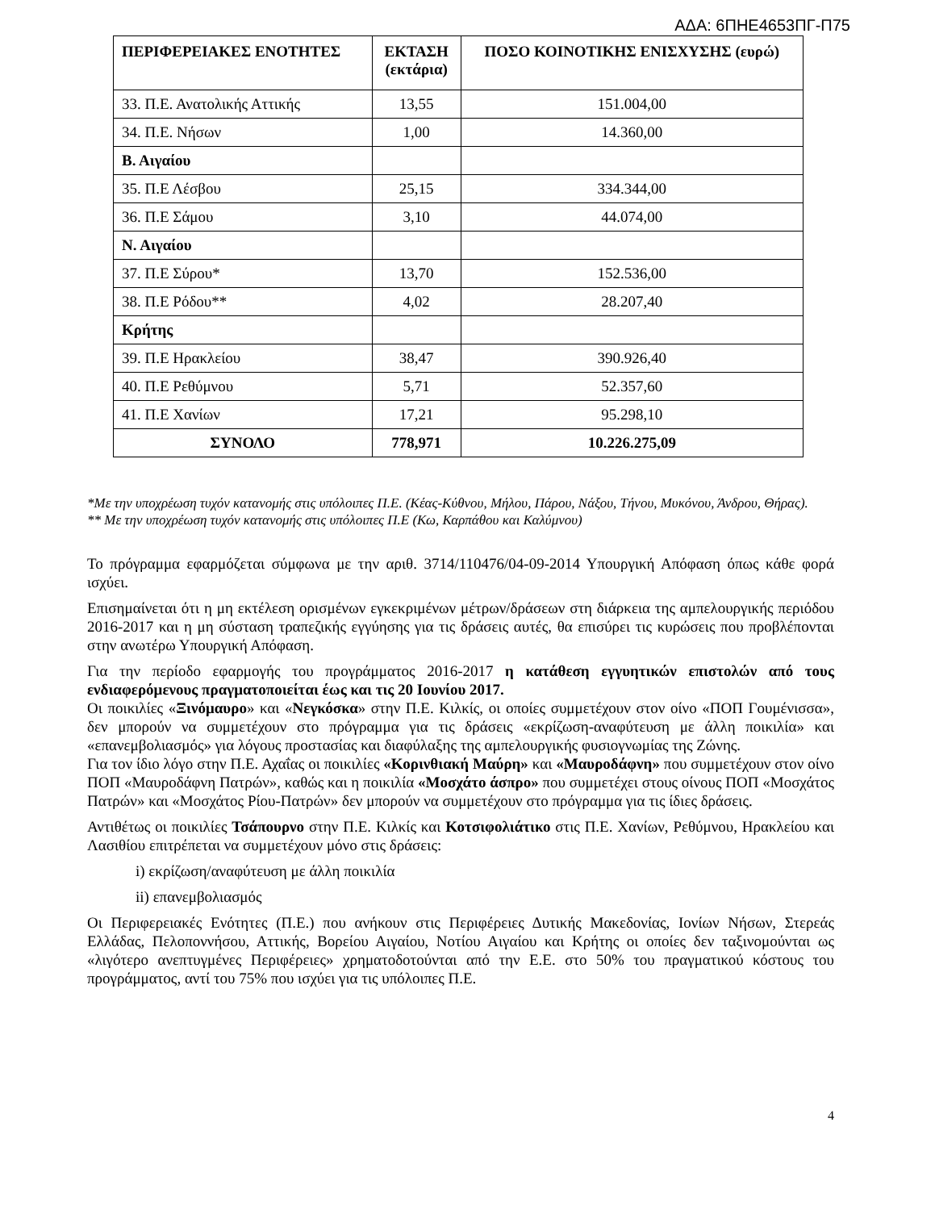ΑΔΑ: 6ΠΗΕ4653ΠΓ-Π75
| ΠΕΡΙΦΕΡΕΙΑΚΕΣ ΕΝΟΤΗΤΕΣ | ΕΚΤΑΣΗ (εκτάρια) | ΠΟΣΟ ΚΟΙΝΟΤΙΚΗΣ ΕΝΙΣΧΥΣΗΣ (ευρώ) |
| --- | --- | --- |
| 33. Π.Ε. Ανατολικής Αττικής | 13,55 | 151.004,00 |
| 34. Π.Ε. Νήσων | 1,00 | 14.360,00 |
| Β. Αιγαίου | | |
| 35. Π.Ε Λέσβου | 25,15 | 334.344,00 |
| 36. Π.Ε Σάμου | 3,10 | 44.074,00 |
| Ν. Αιγαίου | | |
| 37. Π.Ε Σύρου* | 13,70 | 152.536,00 |
| 38. Π.Ε Ρόδου** | 4,02 | 28.207,40 |
| Κρήτης | | |
| 39. Π.Ε Ηρακλείου | 38,47 | 390.926,40 |
| 40. Π.Ε Ρεθύμνου | 5,71 | 52.357,60 |
| 41. Π.Ε Χανίων | 17,21 | 95.298,10 |
| ΣΥΝΟΛΟ | 778,971 | 10.226.275,09 |
*Με την υποχρέωση τυχόν κατανομής στις υπόλοιπες Π.Ε. (Κέας-Κύθνου, Μήλου, Πάρου, Νάξου, Τήνου, Μυκόνου, Άνδρου, Θήρας).
** Με την υποχρέωση τυχόν κατανομής στις υπόλοιπες Π.Ε (Κω, Καρπάθου και Καλύμνου)
Το πρόγραμμα εφαρμόζεται σύμφωνα με την αριθ. 3714/110476/04-09-2014 Υπουργική Απόφαση όπως κάθε φορά ισχύει.
Επισημαίνεται ότι η μη εκτέλεση ορισμένων εγκεκριμένων μέτρων/δράσεων στη διάρκεια της αμπελουργικής περιόδου 2016-2017 και η μη σύσταση τραπεζικής εγγύησης για τις δράσεις αυτές, θα επισύρει τις κυρώσεις που προβλέπονται στην ανωτέρω Υπουργική Απόφαση.
Για την περίοδο εφαρμογής του προγράμματος 2016-2017 η κατάθεση εγγυητικών επιστολών από τους ενδιαφερόμενους πραγματοποιείται έως και τις 20 Ιουνίου 2017.
Οι ποικιλίες «Ξινόμαυρο» και «Νεγκόσκα» στην Π.Ε. Κιλκίς, οι οποίες συμμετέχουν στον οίνο «ΠΟΠ Γουμένισσα», δεν μπορούν να συμμετέχουν στο πρόγραμμα για τις δράσεις «εκρίζωση-αναφύτευση με άλλη ποικιλία» και «επανεμβολιασμός» για λόγους προστασίας και διαφύλαξης της αμπελουργικής φυσιογνωμίας της Ζώνης.
Για τον ίδιο λόγο στην Π.Ε. Αχαΐας οι ποικιλίες «Κορινθιακή Μαύρη» και «Μαυροδάφνη» που συμμετέχουν στον οίνο ΠΟΠ «Μαυροδάφνη Πατρών», καθώς και η ποικιλία «Μοσχάτο άσπρο» που συμμετέχει στους οίνους ΠΟΠ «Μοσχάτος Πατρών» και «Μοσχάτος Ρίου-Πατρών» δεν μπορούν να συμμετέχουν στο πρόγραμμα για τις ίδιες δράσεις.
Αντιθέτως οι ποικιλίες Τσάπουρνο στην Π.Ε. Κιλκίς και Κοτσιφολιάτικο στις Π.Ε. Χανίων, Ρεθύμνου, Ηρακλείου και Λασιθίου επιτρέπεται να συμμετέχουν μόνο στις δράσεις:
i) εκρίζωση/αναφύτευση με άλλη ποικιλία
ii) επανεμβολιασμός
Οι Περιφερειακές Ενότητες (Π.Ε.) που ανήκουν στις Περιφέρειες Δυτικής Μακεδονίας, Ιονίων Νήσων, Στερεάς Ελλάδας, Πελοποννήσου, Αττικής, Βορείου Αιγαίου, Νοτίου Αιγαίου και Κρήτης οι οποίες δεν ταξινομούνται ως «λιγότερο ανεπτυγμένες Περιφέρειες» χρηματοδοτούνται από την Ε.Ε. στο 50% του πραγματικού κόστους του προγράμματος, αντί του 75% που ισχύει για τις υπόλοιπες Π.Ε.
4